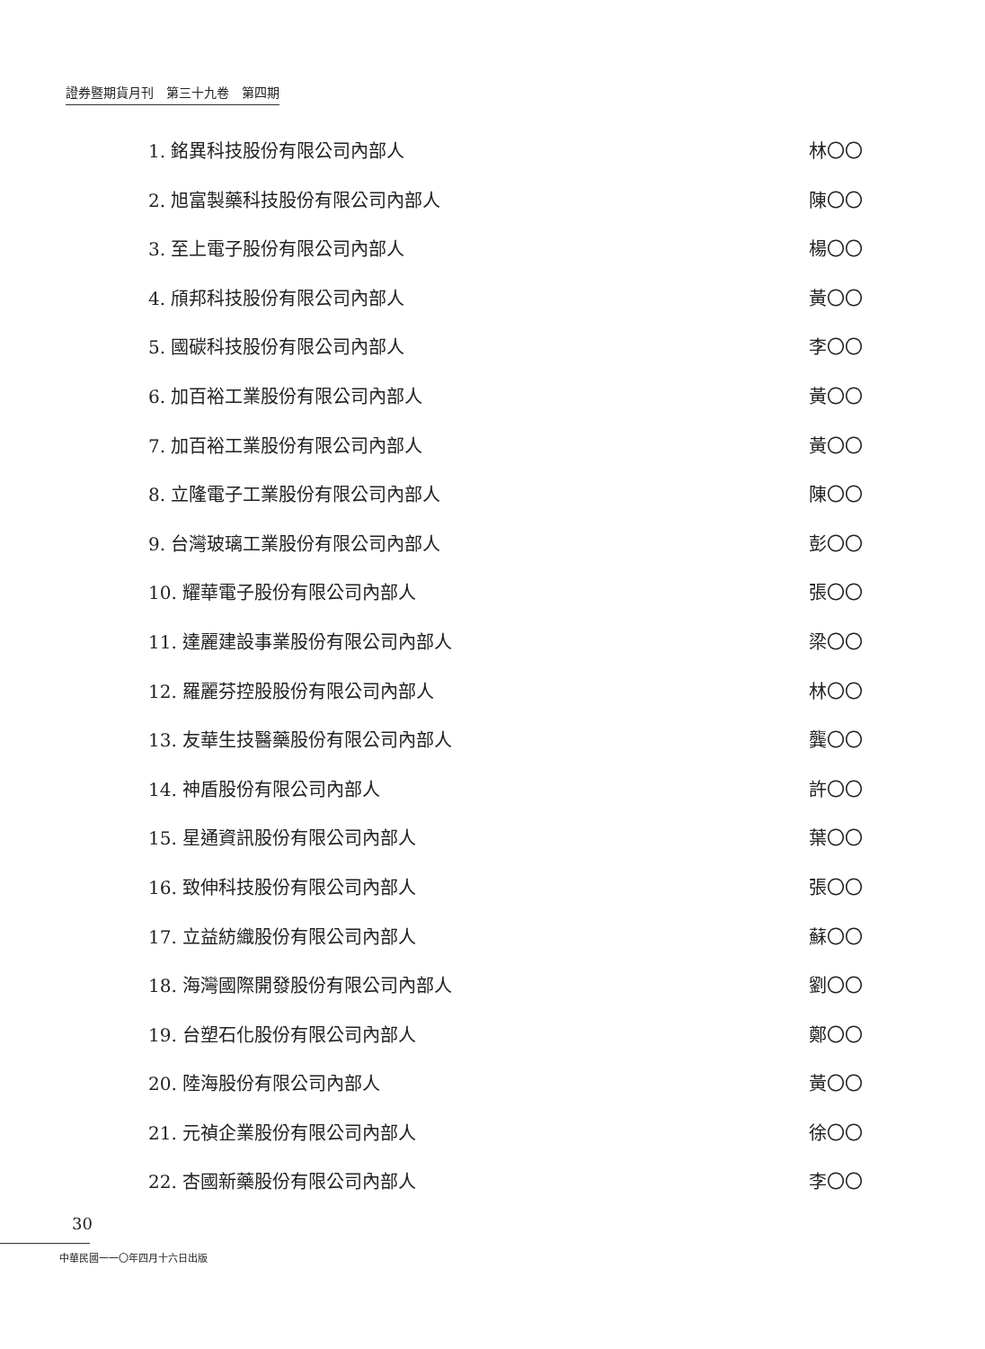證券暨期貨月刊　第三十九卷　第四期
1. 銘異科技股份有限公司內部人 林〇〇
2. 旭富製藥科技股份有限公司內部人 陳〇〇
3. 至上電子股份有限公司內部人 楊〇〇
4. 頎邦科技股份有限公司內部人 黃〇〇
5. 國碳科技股份有限公司內部人 李〇〇
6. 加百裕工業股份有限公司內部人 黃〇〇
7. 加百裕工業股份有限公司內部人 黃〇〇
8. 立隆電子工業股份有限公司內部人 陳〇〇
9. 台灣玻璃工業股份有限公司內部人 彭〇〇
10. 耀華電子股份有限公司內部人 張〇〇
11. 達麗建設事業股份有限公司內部人 梁〇〇
12. 羅麗芬控股股份有限公司內部人 林〇〇
13. 友華生技醫藥股份有限公司內部人 龔〇〇
14. 神盾股份有限公司內部人 許〇〇
15. 星通資訊股份有限公司內部人 葉〇〇
16. 致伸科技股份有限公司內部人 張〇〇
17. 立益紡織股份有限公司內部人 蘇〇〇
18. 海灣國際開發股份有限公司內部人 劉〇〇
19. 台塑石化股份有限公司內部人 鄭〇〇
20. 陸海股份有限公司內部人 黃〇〇
21. 元禎企業股份有限公司內部人 徐〇〇
22. 杏國新藥股份有限公司內部人 李〇〇
30
中華民國一一〇年四月十六日出版